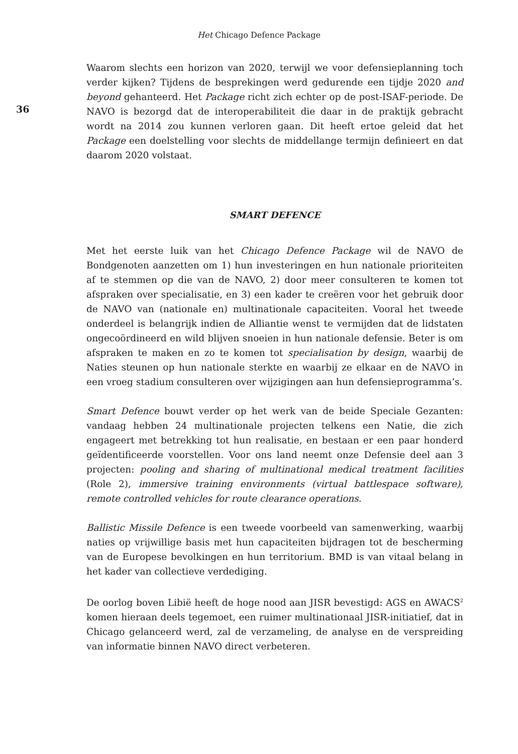Het Chicago Defence Package
36
Waarom slechts een horizon van 2020, terwijl we voor defensieplanning toch verder kijken? Tijdens de besprekingen werd gedurende een tijdje 2020 and beyond gehanteerd. Het Package richt zich echter op de post-ISAF-periode. De NAVO is bezorgd dat de interoperabiliteit die daar in de praktijk gebracht wordt na 2014 zou kunnen verloren gaan. Dit heeft ertoe geleid dat het Package een doelstelling voor slechts de middellange termijn definieert en dat daarom 2020 volstaat.
SMART DEFENCE
Met het eerste luik van het Chicago Defence Package wil de NAVO de Bondgenoten aanzetten om 1) hun investeringen en hun nationale prioriteiten af te stemmen op die van de NAVO, 2) door meer consulteren te komen tot afspraken over specialisatie, en 3) een kader te creëren voor het gebruik door de NAVO van (nationale en) multinationale capaciteiten. Vooral het tweede onderdeel is belangrijk indien de Alliantie wenst te vermijden dat de lidstaten ongecoördineerd en wild blijven snoeien in hun nationale defensie. Beter is om afspraken te maken en zo te komen tot specialisation by design, waarbij de Naties steunen op hun nationale sterkte en waarbij ze elkaar en de NAVO in een vroeg stadium consulteren over wijzigingen aan hun defensieprogramma’s.
Smart Defence bouwt verder op het werk van de beide Speciale Gezanten: vandaag hebben 24 multinationale projecten telkens een Natie, die zich engageert met betrekking tot hun realisatie, en bestaan er een paar honderd geïdentificeerde voorstellen. Voor ons land neemt onze Defensie deel aan 3 projecten: pooling and sharing of multinational medical treatment facilities (Role 2), immersive training environments (virtual battlespace software), remote controlled vehicles for route clearance operations.
Ballistic Missile Defence is een tweede voorbeeld van samenwerking, waarbij naties op vrijwillige basis met hun capaciteiten bijdragen tot de bescherming van de Europese bevolkingen en hun territorium. BMD is van vitaal belang in het kader van collectieve verdediging.
De oorlog boven Libië heeft de hoge nood aan JISR bevestigd: AGS en AWACS<sup>2</sup> komen hieraan deels tegemoet, een ruimer multinationaal JISR-initiatief, dat in Chicago gelanceerd werd, zal de verzameling, de analyse en de verspreiding van informatie binnen NAVO direct verbeteren.